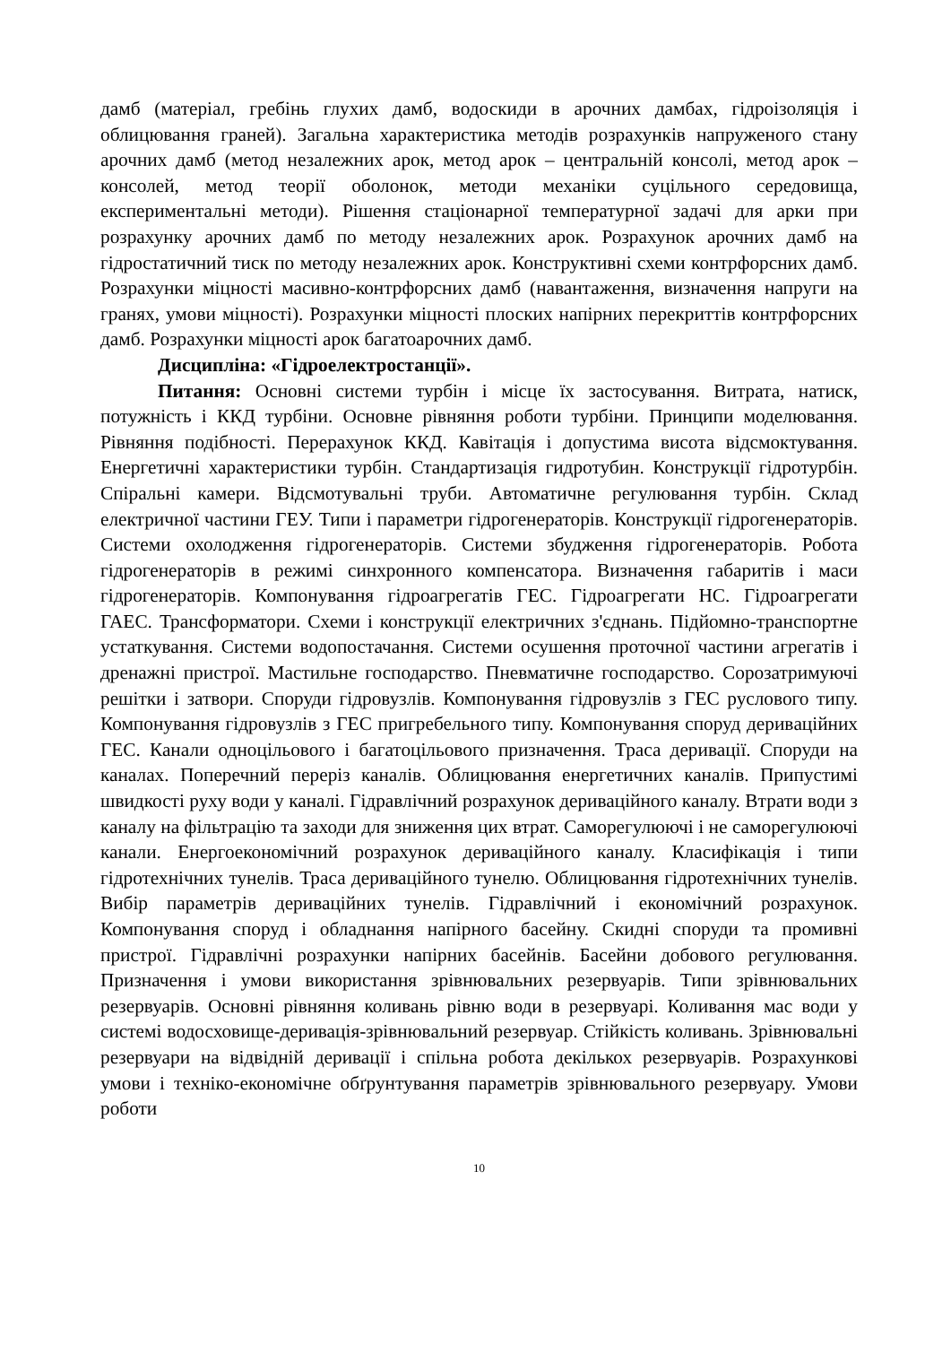дамб (матеріал, гребінь глухих дамб, водоскиди в арочних дамбах, гідроізоляція і облицювання граней). Загальна характеристика методів розрахунків напруженого стану арочних дамб (метод незалежних арок, метод арок – центральній консолі, метод арок – консолей, метод теорії оболонок, методи механіки суцільного середовища, експериментальні методи). Рішення стаціонарної температурної задачі для арки при розрахунку арочних дамб по методу незалежних арок. Розрахунок арочних дамб на гідростатичний тиск по методу незалежних арок. Конструктивні схеми контрфорсних дамб. Розрахунки міцності масивно-контрфорсних дамб (навантаження, визначення напруги на гранях, умови міцності). Розрахунки міцності плоских напірних перекриттів контрфорсних дамб. Розрахунки міцності арок багатоарочних дамб.
Дисципліна: «Гідроелектростанції».
Питання: Основні системи турбін і місце їх застосування. Витрата, натиск, потужність і ККД турбіни. Основне рівняння роботи турбіни. Принципи моделювання. Рівняння подібності. Перерахунок ККД. Кавітація і допустима висота відсмоктування. Енергетичні характеристики турбін. Стандартизація гидротубин. Конструкції гідротурбін. Спіральні камери. Відсмотувальні труби. Автоматичне регулювання турбін. Склад електричної частини ГЕУ. Типи і параметри гідрогенераторів. Конструкції гідрогенераторів. Системи охолодження гідрогенераторів. Системи збудження гідрогенераторів. Робота гідрогенераторів в режимі синхронного компенсатора. Визначення габаритів і маси гідрогенераторів. Компонування гідроагрегатів ГЕС. Гідроагрегати НС. Гідроагрегати ГАЕС. Трансформатори. Схеми і конструкції електричних з'єднань. Підйомно-транспортне устаткування. Системи водопостачання. Системи осушення проточної частини агрегатів і дренажні пристрої. Мастильне господарство. Пневматичне господарство. Сорозатримуючі решітки і затвори. Споруди гідровузлів. Компонування гідровузлів з ГЕС руслового типу. Компонування гідровузлів з ГЕС пригребельного типу. Компонування споруд деривaційних ГЕС. Канали одноцільового і багатоцільового призначення. Траса деривації. Споруди на каналах. Поперечний переріз каналів. Облицювання енергетичних каналів. Припустимі швидкості руху води у каналі. Гідравлічний розрахунок дериваційного каналу. Втрати води з каналу на фільтрацію та заходи для зниження цих втрат. Саморегулюючі і не саморегулюючі канали. Енергоекономічний розрахунок дериваційного каналу. Класифікація і типи гідротехнічних тунелів. Траса дериваційного тунелю. Облицювання гідротехнічних тунелів. Вибір параметрів дериваційних тунелів. Гідравлічний і економічний розрахунок. Компонування споруд і обладнання напірного басейну. Скидні споруди та промивні пристрої. Гідравлічні розрахунки напірних басейнів. Басейни добового регулювання. Призначення і умови використання зрівнювальних резервуарів. Типи зрівнювальних резервуарів. Основні рівняння коливань рівню води в резервуарі. Коливання мас води у системі водосховище-деривація-зрівнювальний резервуар. Стійкість коливань. Зрівнювальні резервуари на відвідній деривації і спільна робота декількох резервуарів. Розрахункові умови і техніко-економічне обґрунтування параметрів зрівнювального резервуару. Умови роботи
10